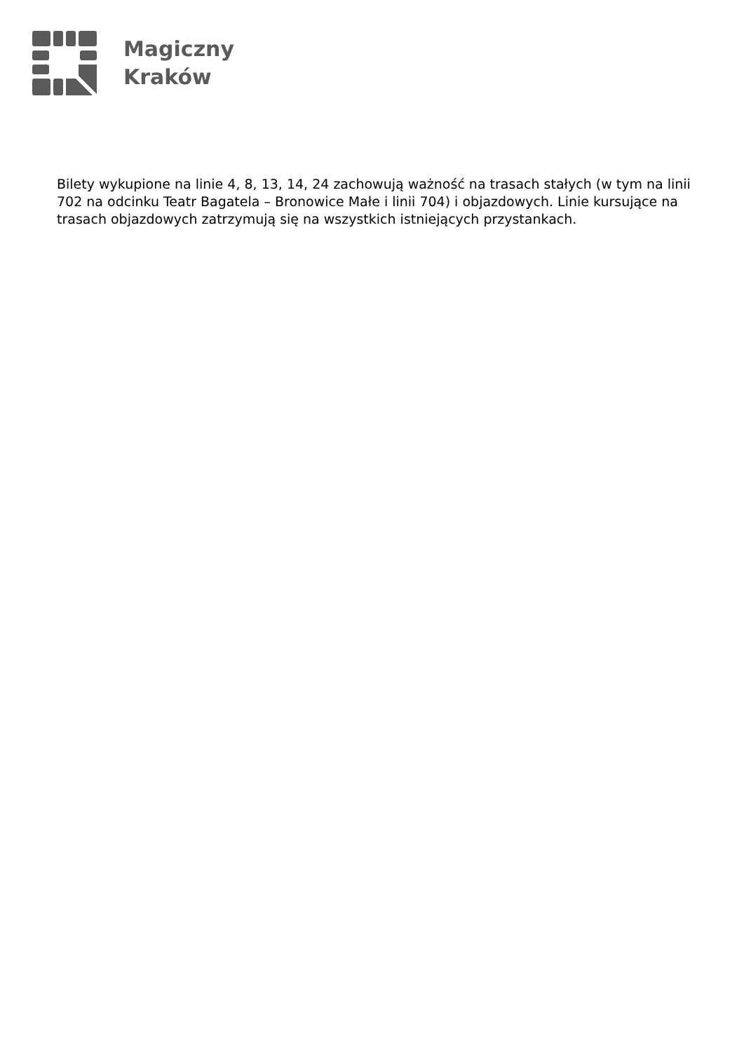Magiczny
Kraków
Bilety wykupione na linie 4, 8, 13, 14, 24 zachowują ważność na trasach stałych (w tym na linii 702 na odcinku Teatr Bagatela – Bronowice Małe i linii 704) i objazdowych. Linie kursujące na trasach objazdowych zatrzymują się na wszystkich istniejących przystankach.